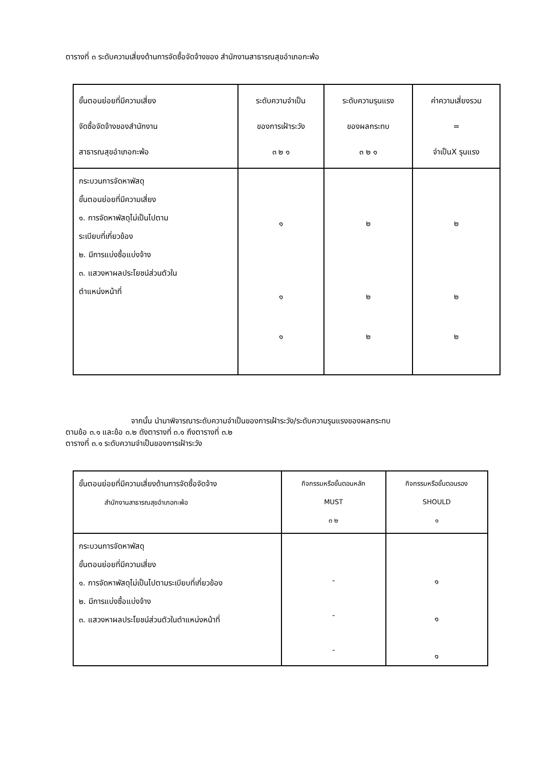ตารางที่ ๓ ระดับความเสี่ยงด้านการจัดซื้อจัดจ้างของ สำนักงานสาธารณสุขอำเภอกะพ้อ
| ขั้นตอนย่อยที่มีความเสี่ยง จัดซื้อจัดจ้างของสำนักงาน สาธารณสุขอำเภอกะพ้อ | ระดับความจำเป็น ของการเฝ้าระวัง ๓ ๒ ๑ | ระดับความรุนแรง ของผลกระทบ ๓ ๒ ๑ | ค่าความเสี่ยงรวม = จำเป็นX รุนแรง |
| --- | --- | --- | --- |
| กระบวนการจัดหาพัสดุ ขั้นตอนย่อยที่มีความเสี่ยง ๑. การจัดหาพัสดุไม่เป็นไปตาม ระเบียบที่เกี่ยวข้อง ๒. มีการแบ่งซื้อแบ่งจ้าง ๓. แสวงหาผลประโยชน์ส่วนตัวใน ตำแหน่งหน้าที่ | ๑ ๑ ๑ | ๒ ๒ ๒ | ๒ ๒ ๒ |
จากนั้น นำมาพิจารณาระดับความจำเป็นของการเฝ้าระวัง/ระดับความรุนแรงของผลกระทบ
ตามข้อ ๓.๑ และข้อ ๓.๒ ดังตารางที่ ๓.๑ ถึงตารางที่ ๓.๒
ตารางที่ ๓.๑ ระดับความจำเป็นของการเฝ้าระวัง
| ขั้นตอนย่อยที่มีความเสี่ยงด้านการจัดซื้อจัดจ้าง สำนักงานสาธารณสุขอำเภอกะพ้อ | กิจกรรมหรือขั้นตอนหลัก MUST ๓ ๒ | กิจกรรมหรือขั้นตอนรอง SHOULD ๑ |
| --- | --- | --- |
| กระบวนการจัดหาพัสดุ ขั้นตอนย่อยที่มีความเสี่ยง ๑. การจัดหาพัสดุไม่เป็นไปตามระเบียบที่เกี่ยวข้อง ๒. มีการแบ่งซื้อแบ่งจ้าง ๓. แสวงหาผลประโยชน์ส่วนตัวในตำแหน่งหน้าที่ | - - - | ๑ ๑ ๑ |